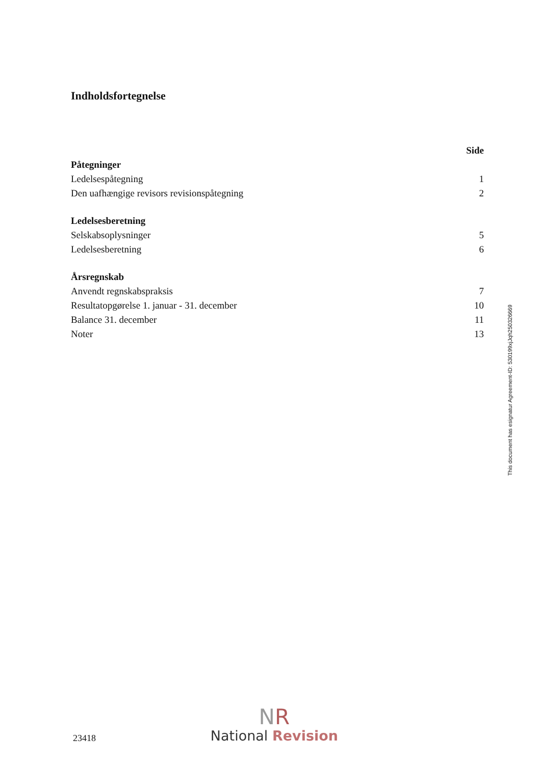Indholdsfortegnelse
| | Side |
| Påtegninger | |
| Ledelsespåtegning | 1 |
| Den uafhængige revisors revisionspåtegning | 2 |
| Ledelsesberetning | |
| Selskabsoplysninger | 5 |
| Ledelsesberetning | 6 |
| Årsregnskab | |
| Anvendt regnskabspraksis | 7 |
| Resultatopgørelse 1. januar - 31. december | 10 |
| Balance 31. december | 11 |
| Noter | 13 |
This document has esignatur Agreement-ID: 530199xjJqh250326669
23418
NR
National Revision